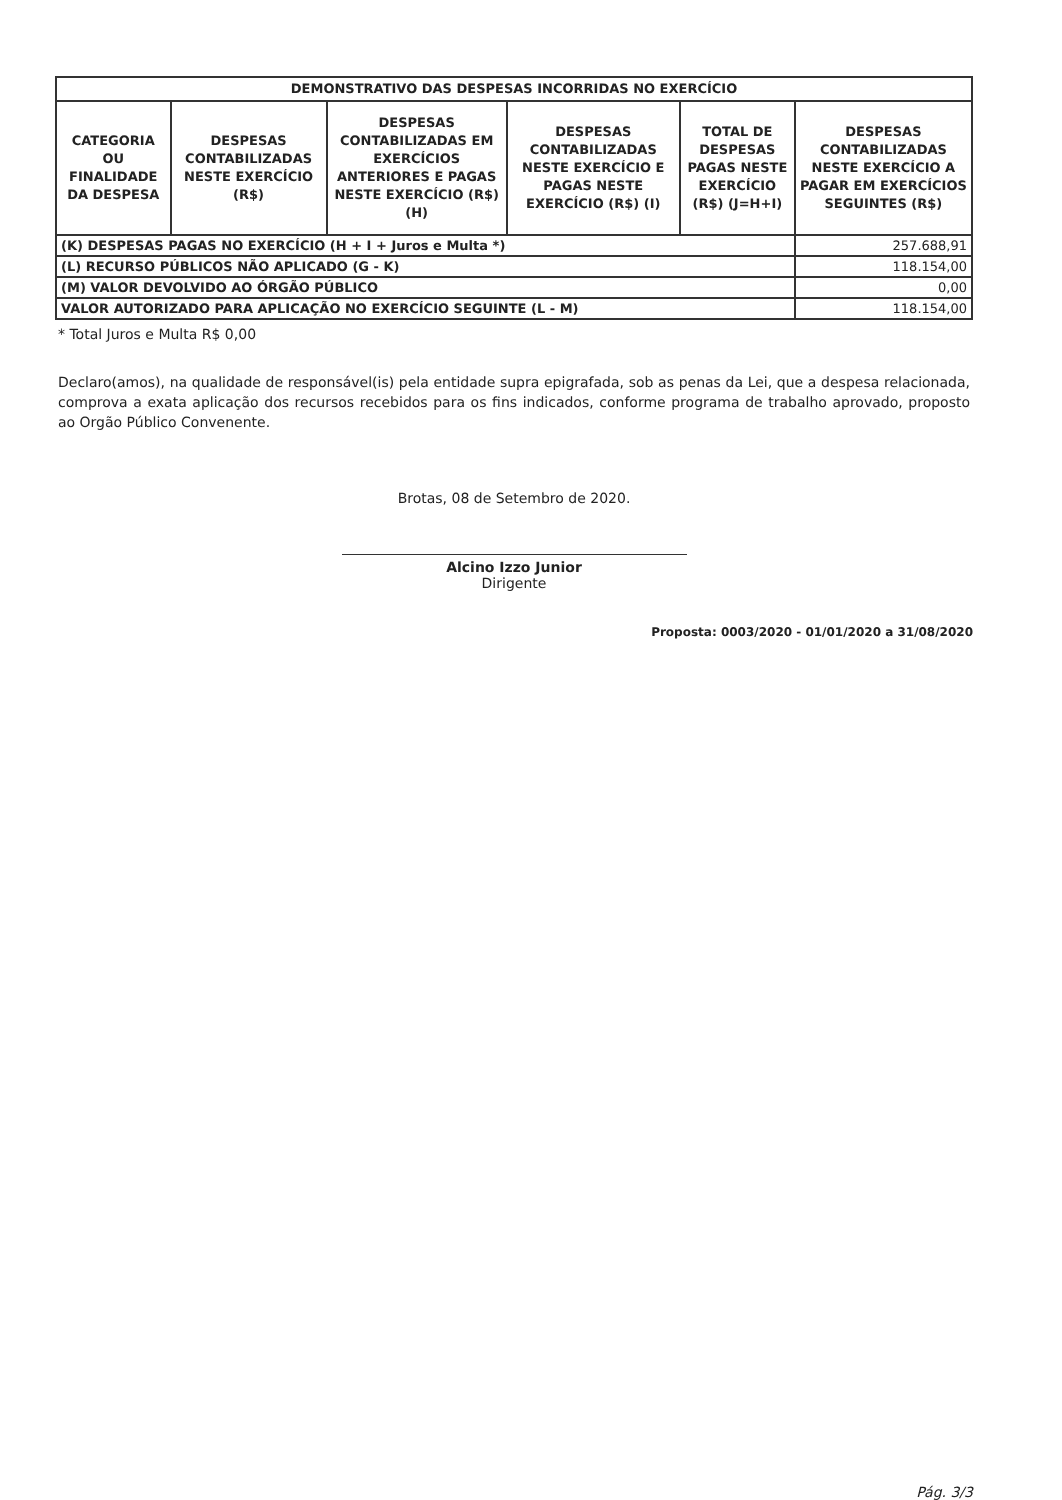| DEMONSTRATIVO DAS DESPESAS INCORRIDAS NO EXERCÍCIO | | | | | |
| --- | --- | --- | --- | --- | --- |
| CATEGORIA OU FINALIDADE DA DESPESA | DESPESAS CONTABILIZADAS NESTE EXERCÍCIO (R$) | DESPESAS CONTABILIZADAS EM EXERCÍCIOS ANTERIORES E PAGAS NESTE EXERCÍCIO (R$) (H) | DESPESAS CONTABILIZADAS NESTE EXERCÍCIO E PAGAS NESTE EXERCÍCIO (R$) (I) | TOTAL DE DESPESAS PAGAS NESTE EXERCÍCIO (R$) (J=H+I) | DESPESAS CONTABILIZADAS NESTE EXERCÍCIO A PAGAR EM EXERCÍCIOS SEGUINTES (R$) |
| (K) DESPESAS PAGAS NO EXERCÍCIO (H + I + Juros e Multa *) | | | | | 257.688,91 |
| (L) RECURSO PÚBLICOS NÃO APLICADO (G - K) | | | | | 118.154,00 |
| (M) VALOR DEVOLVIDO AO ÓRGÃO PÚBLICO | | | | | 0,00 |
| VALOR AUTORIZADO PARA APLICAÇÃO NO EXERCÍCIO SEGUINTE (L - M) | | | | | 118.154,00 |
* Total Juros e Multa R$ 0,00
Declaro(amos), na qualidade de responsável(is) pela entidade supra epigrafada, sob as penas da Lei, que a despesa relacionada, comprova a exata aplicação dos recursos recebidos para os fins indicados, conforme programa de trabalho aprovado, proposto ao Orgão Público Convenente.
Brotas, 08 de Setembro de 2020.
Alcino Izzo Junior
Dirigente
Proposta: 0003/2020 - 01/01/2020 a 31/08/2020
Pág. 3/3